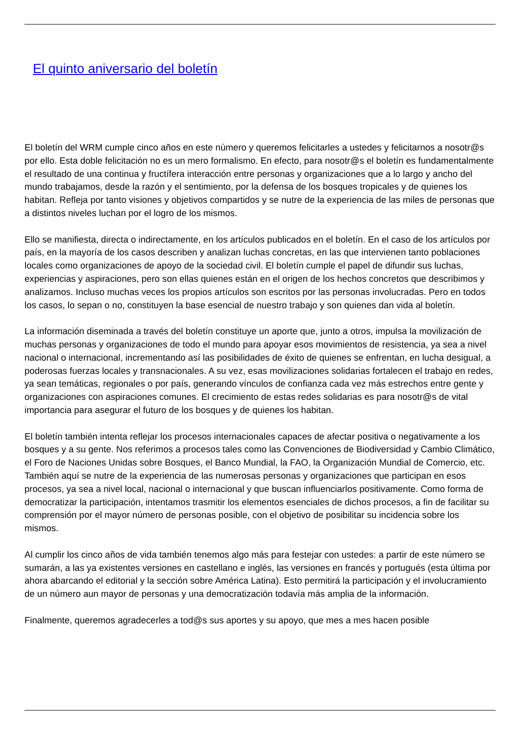El quinto aniversario del boletín
El boletín del WRM cumple cinco años en este número y queremos felicitarles a ustedes y felicitarnos a nosotr@s por ello. Esta doble felicitación no es un mero formalismo. En efecto, para nosotr@s el boletín es fundamentalmente el resultado de una continua y fructífera interacción entre personas y organizaciones que a lo largo y ancho del mundo trabajamos, desde la razón y el sentimiento, por la defensa de los bosques tropicales y de quienes los habitan. Refleja por tanto visiones y objetivos compartidos y se nutre de la experiencia de las miles de personas que a distintos niveles luchan por el logro de los mismos.
Ello se manifiesta, directa o indirectamente, en los artículos publicados en el boletín. En el caso de los artículos por país, en la mayoría de los casos describen y analizan luchas concretas, en las que intervienen tanto poblaciones locales como organizaciones de apoyo de la sociedad civil. El boletín cumple el papel de difundir sus luchas, experiencias y aspiraciones, pero son ellas quienes están en el origen de los hechos concretos que describimos y analizamos. Incluso muchas veces los propios artículos son escritos por las personas involucradas. Pero en todos los casos, lo sepan o no, constituyen la base esencial de nuestro trabajo y son quienes dan vida al boletín.
La información diseminada a través del boletín constituye un aporte que, junto a otros, impulsa la movilización de muchas personas y organizaciones de todo el mundo para apoyar esos movimientos de resistencia, ya sea a nivel nacional o internacional, incrementando así las posibilidades de éxito de quienes se enfrentan, en lucha desigual, a poderosas fuerzas locales y transnacionales. A su vez, esas movilizaciones solidarias fortalecen el trabajo en redes, ya sean temáticas, regionales o por país, generando vínculos de confianza cada vez más estrechos entre gente y organizaciones con aspiraciones comunes. El crecimiento de estas redes solidarias es para nosotr@s de vital importancia para asegurar el futuro de los bosques y de quienes los habitan.
El boletín también intenta reflejar los procesos internacionales capaces de afectar positiva o negativamente a los bosques y a su gente. Nos referimos a procesos tales como las Convenciones de Biodiversidad y Cambio Climático, el Foro de Naciones Unidas sobre Bosques, el Banco Mundial, la FAO, la Organización Mundial de Comercio, etc. También aquí se nutre de la experiencia de las numerosas personas y organizaciones que participan en esos procesos, ya sea a nivel local, nacional o internacional y que buscan influenciarlos positivamente. Como forma de democratizar la participación, intentamos trasmitir los elementos esenciales de dichos procesos, a fin de facilitar su comprensión por el mayor número de personas posible, con el objetivo de posibilitar su incidencia sobre los mismos.
Al cumplir los cinco años de vida también tenemos algo más para festejar con ustedes: a partir de este número se sumarán, a las ya existentes versiones en castellano e inglés, las versiones en francés y portugués (esta última por ahora abarcando el editorial y la sección sobre América Latina). Esto permitirá la participación y el involucramiento de un número aun mayor de personas y una democratización todavía más amplia de la información.
Finalmente, queremos agradecerles a tod@s sus aportes y su apoyo, que mes a mes hacen posible